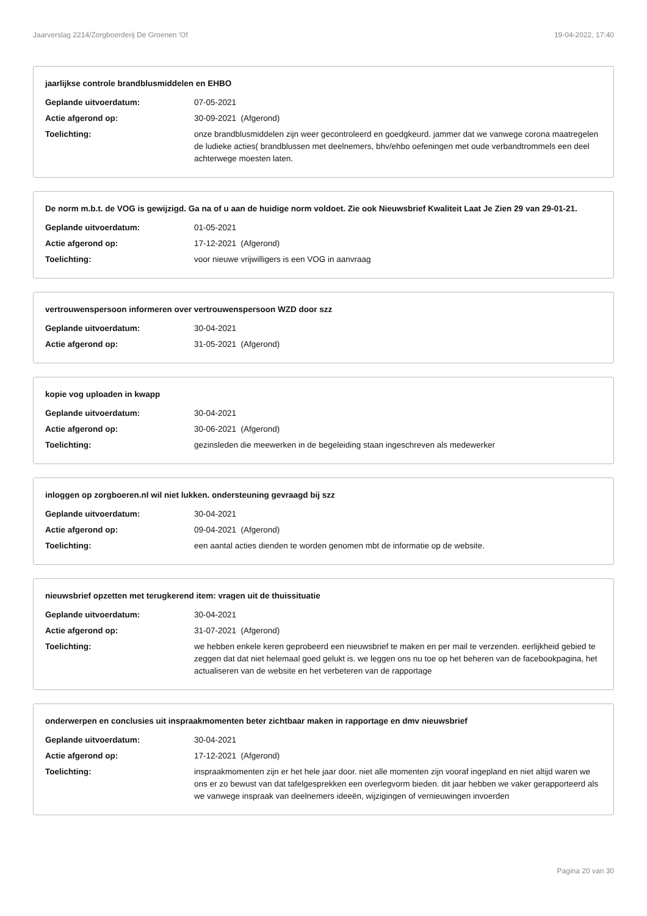Jaarverslag 2214/Zorgboerderij De Groenen 'Of 19-04-2022, 17:40
jaarlijkse controle brandblusmiddelen en EHBO
Geplande uitvoerdatum: 07-05-2021
Actie afgerond op: 30-09-2021 (Afgerond)
Toelichting: onze brandblusmiddelen zijn weer gecontroleerd en goedgkeurd. jammer dat we vanwege corona maatregelen de ludieke acties( brandblussen met deelnemers, bhv/ehbo oefeningen met oude verbandtrommels een deel achterwege moesten laten.
De norm m.b.t. de VOG is gewijzigd. Ga na of u aan de huidige norm voldoet. Zie ook Nieuwsbrief Kwaliteit Laat Je Zien 29 van 29-01-21.
Geplande uitvoerdatum: 01-05-2021
Actie afgerond op: 17-12-2021 (Afgerond)
Toelichting: voor nieuwe vrijwilligers is een VOG in aanvraag
vertrouwenspersoon informeren over vertrouwenspersoon WZD door szz
Geplande uitvoerdatum: 30-04-2021
Actie afgerond op: 31-05-2021 (Afgerond)
kopie vog uploaden in kwapp
Geplande uitvoerdatum: 30-04-2021
Actie afgerond op: 30-06-2021 (Afgerond)
Toelichting: gezinsleden die meewerken in de begeleiding staan ingeschreven als medewerker
inloggen op zorgboeren.nl wil niet lukken. ondersteuning gevraagd bij szz
Geplande uitvoerdatum: 30-04-2021
Actie afgerond op: 09-04-2021 (Afgerond)
Toelichting: een aantal acties dienden te worden genomen mbt de informatie op de website.
nieuwsbrief opzetten met terugkerend item: vragen uit de thuissituatie
Geplande uitvoerdatum: 30-04-2021
Actie afgerond op: 31-07-2021 (Afgerond)
Toelichting: we hebben enkele keren geprobeerd een nieuwsbrief te maken en per mail te verzenden. eerlijkheid gebied te zeggen dat dat niet helemaal goed gelukt is. we leggen ons nu toe op het beheren van de facebookpagina, het actualiseren van de website en het verbeteren van de rapportage
onderwerpen en conclusies uit inspraakmomenten beter zichtbaar maken in rapportage en dmv nieuwsbrief
Geplande uitvoerdatum: 30-04-2021
Actie afgerond op: 17-12-2021 (Afgerond)
Toelichting: inspraakmomenten zijn er het hele jaar door. niet alle momenten zijn vooraf ingepland en niet altijd waren we ons er zo bewust van dat tafelgesprekken een overlegvorm bieden. dit jaar hebben we vaker gerapporteerd als we vanwege inspraak van deelnemers ideeën, wijzigingen of vernieuwingen invoerden
Pagina 20 van 30